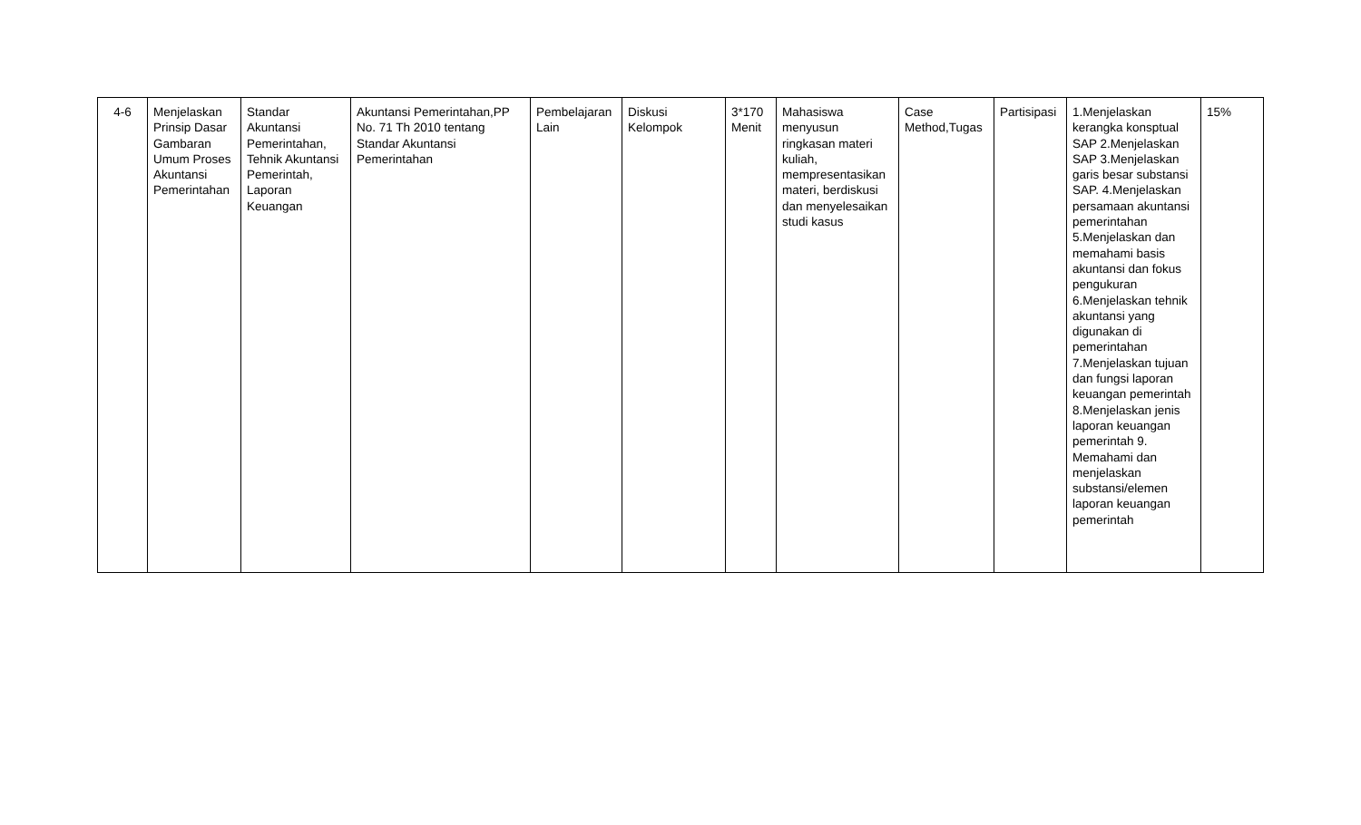| 4-6 | Menjelaskan Prinsip Dasar Gambaran Umum Proses Akuntansi Pemerintahan | Standar Akuntansi Pemerintahan, Tehnik Akuntansi Pemerintah, Laporan Keuangan | Akuntansi Pemerintahan,PP No. 71 Th 2010 tentang Standar Akuntansi Pemerintahan | Pembelajaran Lain | Diskusi Kelompok | 3*170 Menit | Mahasiswa menyusun ringkasan materi kuliah, mempresentasikan materi, berdiskusi dan menyelesaikan studi kasus | Case Method,Tugas | Partisipasi | 1.Menjelaskan kerangka konsptual SAP 2.Menjelaskan SAP 3.Menjelaskan garis besar substansi SAP. 4.Menjelaskan persamaan akuntansi pemerintahan 5.Menjelaskan dan memahami basis akuntansi dan fokus pengukuran 6.Menjelaskan tehnik akuntansi yang digunakan di pemerintahan 7.Menjelaskan tujuan dan fungsi laporan keuangan pemerintah 8.Menjelaskan jenis laporan keuangan pemerintah 9. Memahami dan menjelaskan substansi/elemen laporan keuangan pemerintah | 15% |